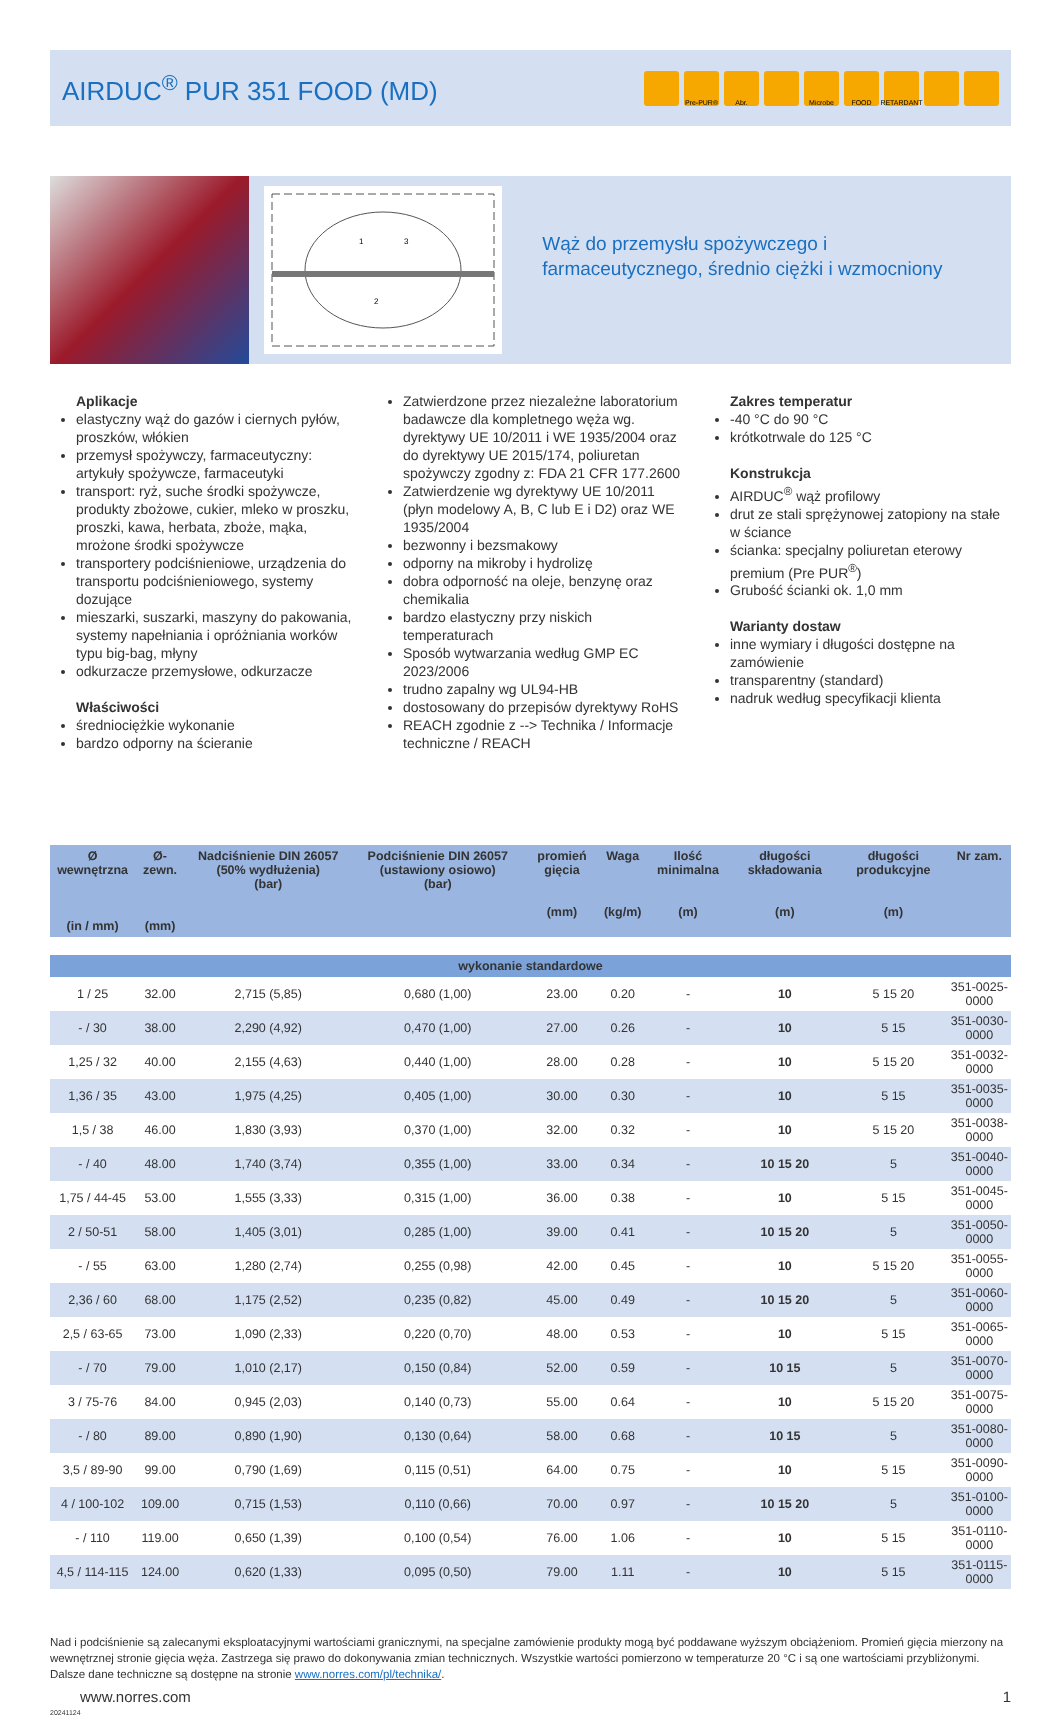AIRDUC<sup>®</sup> PUR 351 FOOD (MD)
Pre-PUR® Abr. Microbe FOOD RETARDANT
1
3
2
Wąż do przemysłu spożywczego i farmaceutycznego, średnio ciężki i wzmocniony
Aplikacje
elastyczny wąż do gazów i ciernych pyłów, proszków, włókien
przemysł spożywczy, farmaceutyczny: artykuły spożywcze, farmaceutyki
transport: ryż, suche środki spożywcze, produkty zbożowe, cukier, mleko w proszku, proszki, kawa, herbata, zboże, mąka, mrożone środki spożywcze
transportery podciśnieniowe, urządzenia do transportu podciśnieniowego, systemy dozujące
mieszarki, suszarki, maszyny do pakowania, systemy napełniania i opróżniania worków typu big-bag, młyny
odkurzacze przemysłowe, odkurzacze
Właściwości
średniociężkie wykonanie
bardzo odporny na ścieranie
Zatwierdzone przez niezależne laboratorium badawcze dla kompletnego węża wg. dyrektywy UE 10/2011 i WE 1935/2004 oraz do dyrektywy UE 2015/174, poliuretan spożywczy zgodny z: FDA 21 CFR 177.2600
Zatwierdzenie wg dyrektywy UE 10/2011 (płyn modelowy A, B, C lub E i D2) oraz WE 1935/2004
bezwonny i bezsmakowy
odporny na mikroby i hydrolizę
dobra odporność na oleje, benzynę oraz chemikalia
bardzo elastyczny przy niskich temperaturach
Sposób wytwarzania według GMP EC 2023/2006
trudno zapalny wg UL94-HB
dostosowany do przepisów dyrektywy RoHS
REACH zgodnie z --> Technika / Informacje techniczne / REACH
Zakres temperatur
-40 °C do 90 °C
krótkotrwale do 125 °C
Konstrukcja
AIRDUC<sup>®</sup> wąż profilowy
drut ze stali sprężynowej zatopiony na stałe w ściance
ścianka: specjalny poliuretan eterowy premium (Pre PUR<sup>®</sup>)
Grubość ścianki ok. 1,0 mm
Warianty dostaw
inne wymiary i długości dostępne na zamówienie
transparentny (standard)
nadruk według specyfikacji klienta
| Ø wewnętrzna (in / mm) | Ø-zewn. (mm) | Nadciśnienie DIN 26057 (50% wydłużenia) (bar) | Podciśnienie DIN 26057 (ustawiony osiowo) (bar) | promień gięcia (mm) | Waga (kg/m) | Ilość minimalna (m) | długości składowania (m) | długości produkcyjne (m) | Nr zam. |
| --- | --- | --- | --- | --- | --- | --- | --- | --- | --- |
| wykonanie standardowe | | | | | | | | | |
| 1 / 25 | 32.00 | 2,715 (5,85) | 0,680 (1,00) | 23.00 | 0.20 | - | 10 | 5 15 20 | 351-0025-0000 |
| - / 30 | 38.00 | 2,290 (4,92) | 0,470 (1,00) | 27.00 | 0.26 | - | 10 | 5 15 | 351-0030-0000 |
| 1,25 / 32 | 40.00 | 2,155 (4,63) | 0,440 (1,00) | 28.00 | 0.28 | - | 10 | 5 15 20 | 351-0032-0000 |
| 1,36 / 35 | 43.00 | 1,975 (4,25) | 0,405 (1,00) | 30.00 | 0.30 | - | 10 | 5 15 | 351-0035-0000 |
| 1,5 / 38 | 46.00 | 1,830 (3,93) | 0,370 (1,00) | 32.00 | 0.32 | - | 10 | 5 15 20 | 351-0038-0000 |
| - / 40 | 48.00 | 1,740 (3,74) | 0,355 (1,00) | 33.00 | 0.34 | - | 10 15 20 | 5 | 351-0040-0000 |
| 1,75 / 44-45 | 53.00 | 1,555 (3,33) | 0,315 (1,00) | 36.00 | 0.38 | - | 10 | 5 15 | 351-0045-0000 |
| 2 / 50-51 | 58.00 | 1,405 (3,01) | 0,285 (1,00) | 39.00 | 0.41 | - | 10 15 20 | 5 | 351-0050-0000 |
| - / 55 | 63.00 | 1,280 (2,74) | 0,255 (0,98) | 42.00 | 0.45 | - | 10 | 5 15 20 | 351-0055-0000 |
| 2,36 / 60 | 68.00 | 1,175 (2,52) | 0,235 (0,82) | 45.00 | 0.49 | - | 10 15 20 | 5 | 351-0060-0000 |
| 2,5 / 63-65 | 73.00 | 1,090 (2,33) | 0,220 (0,70) | 48.00 | 0.53 | - | 10 | 5 15 | 351-0065-0000 |
| - / 70 | 79.00 | 1,010 (2,17) | 0,150 (0,84) | 52.00 | 0.59 | - | 10 15 | 5 | 351-0070-0000 |
| 3 / 75-76 | 84.00 | 0,945 (2,03) | 0,140 (0,73) | 55.00 | 0.64 | - | 10 | 5 15 20 | 351-0075-0000 |
| - / 80 | 89.00 | 0,890 (1,90) | 0,130 (0,64) | 58.00 | 0.68 | - | 10 15 | 5 | 351-0080-0000 |
| 3,5 / 89-90 | 99.00 | 0,790 (1,69) | 0,115 (0,51) | 64.00 | 0.75 | - | 10 | 5 15 | 351-0090-0000 |
| 4 / 100-102 | 109.00 | 0,715 (1,53) | 0,110 (0,66) | 70.00 | 0.97 | - | 10 15 20 | 5 | 351-0100-0000 |
| - / 110 | 119.00 | 0,650 (1,39) | 0,100 (0,54) | 76.00 | 1.06 | - | 10 | 5 15 | 351-0110-0000 |
| 4,5 / 114-115 | 124.00 | 0,620 (1,33) | 0,095 (0,50) | 79.00 | 1.11 | - | 10 | 5 15 | 351-0115-0000 |
Nad i podciśnienie są zalecanymi eksploatacyjnymi wartościami granicznymi, na specjalne zamówienie produkty mogą być poddawane wyższym obciążeniom. Promień gięcia mierzony na wewnętrznej stronie gięcia węża. Zastrzega się prawo do dokonywania zmian technicznych. Wszystkie wartości pomierzono w temperaturze 20 °C i są one wartościami przybliżonymi. Dalsze dane techniczne są dostępne na stronie www.norres.com/pl/technika/.
www.norres.com 1
20241124